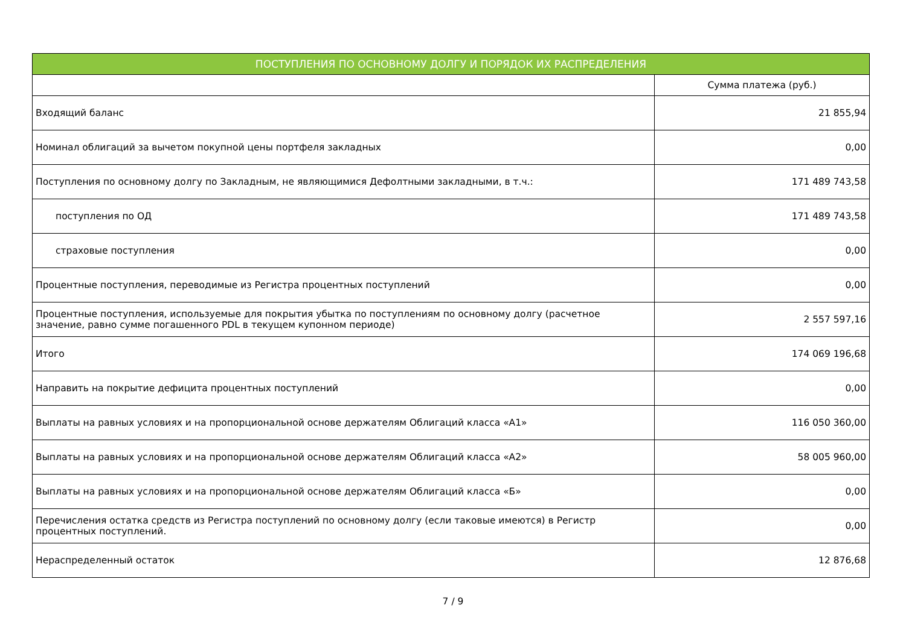| ПОСТУПЛЕНИЯ ПО ОСНОВНОМУ ДОЛГУ И ПОРЯДОК ИХ РАСПРЕДЕЛЕНИЯ | |
| --- | --- |
| | Сумма платежа (руб.) |
| Входящий баланс | 21 855,94 |
| Номинал облигаций за вычетом покупной цены портфеля закладных | 0,00 |
| Поступления по основному долгу по Закладным, не являющимися Дефолтными закладными, в т.ч.: | 171 489 743,58 |
| поступления по ОД | 171 489 743,58 |
| страховые поступления | 0,00 |
| Процентные поступления, переводимые из Регистра процентных поступлений | 0,00 |
| Процентные поступления, используемые для покрытия убытка по поступлениям по основному долгу (расчетное значение, равно сумме погашенного PDL в текущем купонном периоде) | 2 557 597,16 |
| Итого | 174 069 196,68 |
| Направить на покрытие дефицита процентных поступлений | 0,00 |
| Выплаты на равных условиях и на пропорциональной основе держателям Облигаций класса «А1» | 116 050 360,00 |
| Выплаты на равных условиях и на пропорциональной основе держателям Облигаций класса «А2» | 58 005 960,00 |
| Выплаты на равных условиях и на пропорциональной основе держателям Облигаций класса «Б» | 0,00 |
| Перечисления остатка средств из Регистра поступлений по основному долгу (если таковые имеются) в Регистр процентных поступлений. | 0,00 |
| Нераспределенный остаток | 12 876,68 |
7 / 9